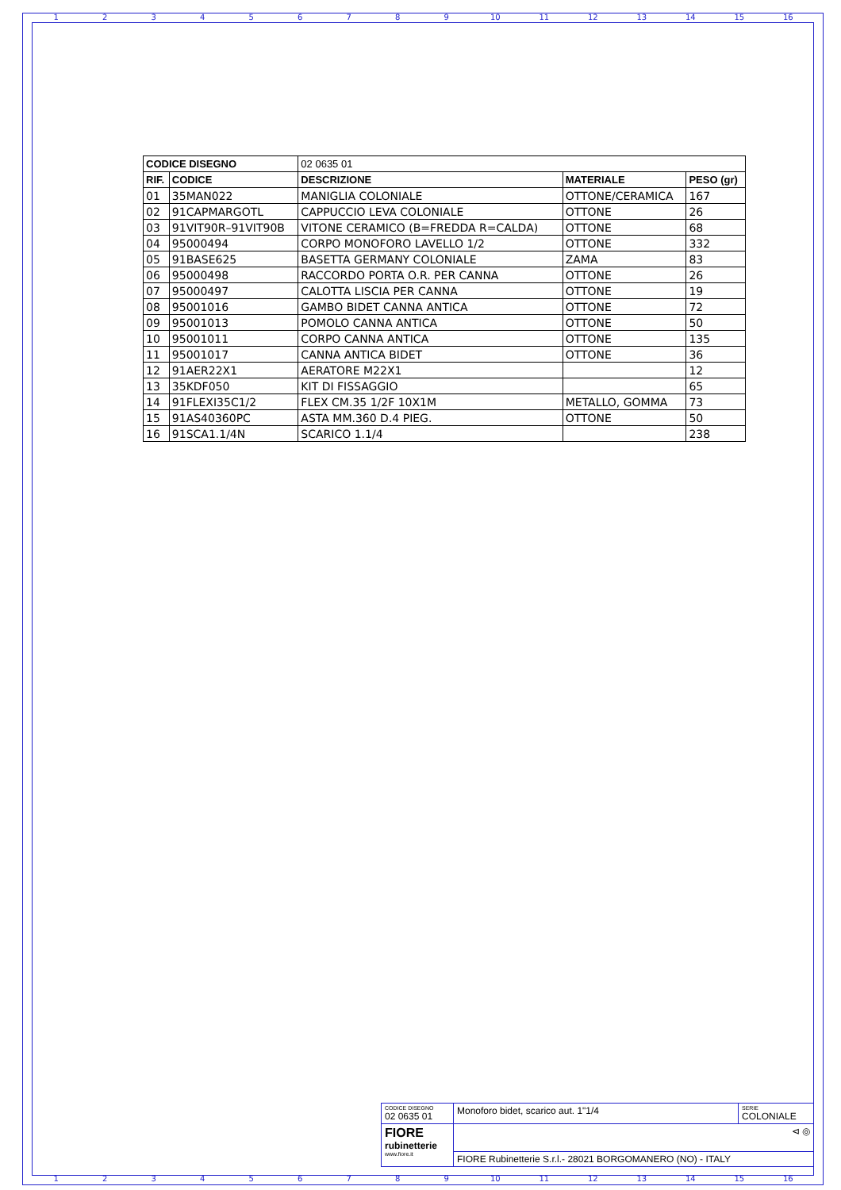123456789 10 11 12 13 14 15 16
| CODICE DISEGNO | | 02 0635 01 | | |
| --- | --- | --- | --- | --- |
| RIF. | CODICE | DESCRIZIONE | MATERIALE | PESO (gr) |
| 01 | 35MAN022 | MANIGLIA COLONIALE | OTTONE/CERAMICA | 167 |
| 02 | 91CAPMARGOTL | CAPPUCCIO LEVA COLONIALE | OTTONE | 26 |
| 03 | 91VIT90R–91VIT90B | VITONE CERAMICO (B=FREDDA R=CALDA) | OTTONE | 68 |
| 04 | 95000494 | CORPO MONOFORO LAVELLO 1/2 | OTTONE | 332 |
| 05 | 91BASE625 | BASETTA GERMANY COLONIALE | ZAMA | 83 |
| 06 | 95000498 | RACCORDO PORTA O.R. PER CANNA | OTTONE | 26 |
| 07 | 95000497 | CALOTTA LISCIA PER CANNA | OTTONE | 19 |
| 08 | 95001016 | GAMBO BIDET CANNA ANTICA | OTTONE | 72 |
| 09 | 95001013 | POMOLO CANNA ANTICA | OTTONE | 50 |
| 10 | 95001011 | CORPO CANNA ANTICA | OTTONE | 135 |
| 11 | 95001017 | CANNA ANTICA BIDET | OTTONE | 36 |
| 12 | 91AER22X1 | AERATORE M22X1 | | 12 |
| 13 | 35KDF050 | KIT DI FISSAGGIO | | 65 |
| 14 | 91FLEXI35C1/2 | FLEX CM.35 1/2F 10X1M | METALLO, GOMMA | 73 |
| 15 | 91AS40360PC | ASTA MM.360 D.4 PIEG. | OTTONE | 50 |
| 16 | 91SCA1.1/4N | SCARICO 1.1/4 | | 238 |
| CODICE DISEGNO 02 0635 01 | Monoforo bidet, scarico aut. 1"1/4 | SERIE COLONIALE |
| FIORE rubinetterie www.fiore.it | ⊲ ◎ | |
| | FIORE Rubinetterie S.r.l.- 28021 BORGOMANERO (NO) - ITALY | |
123456789 10 11 12 13 14 15 16